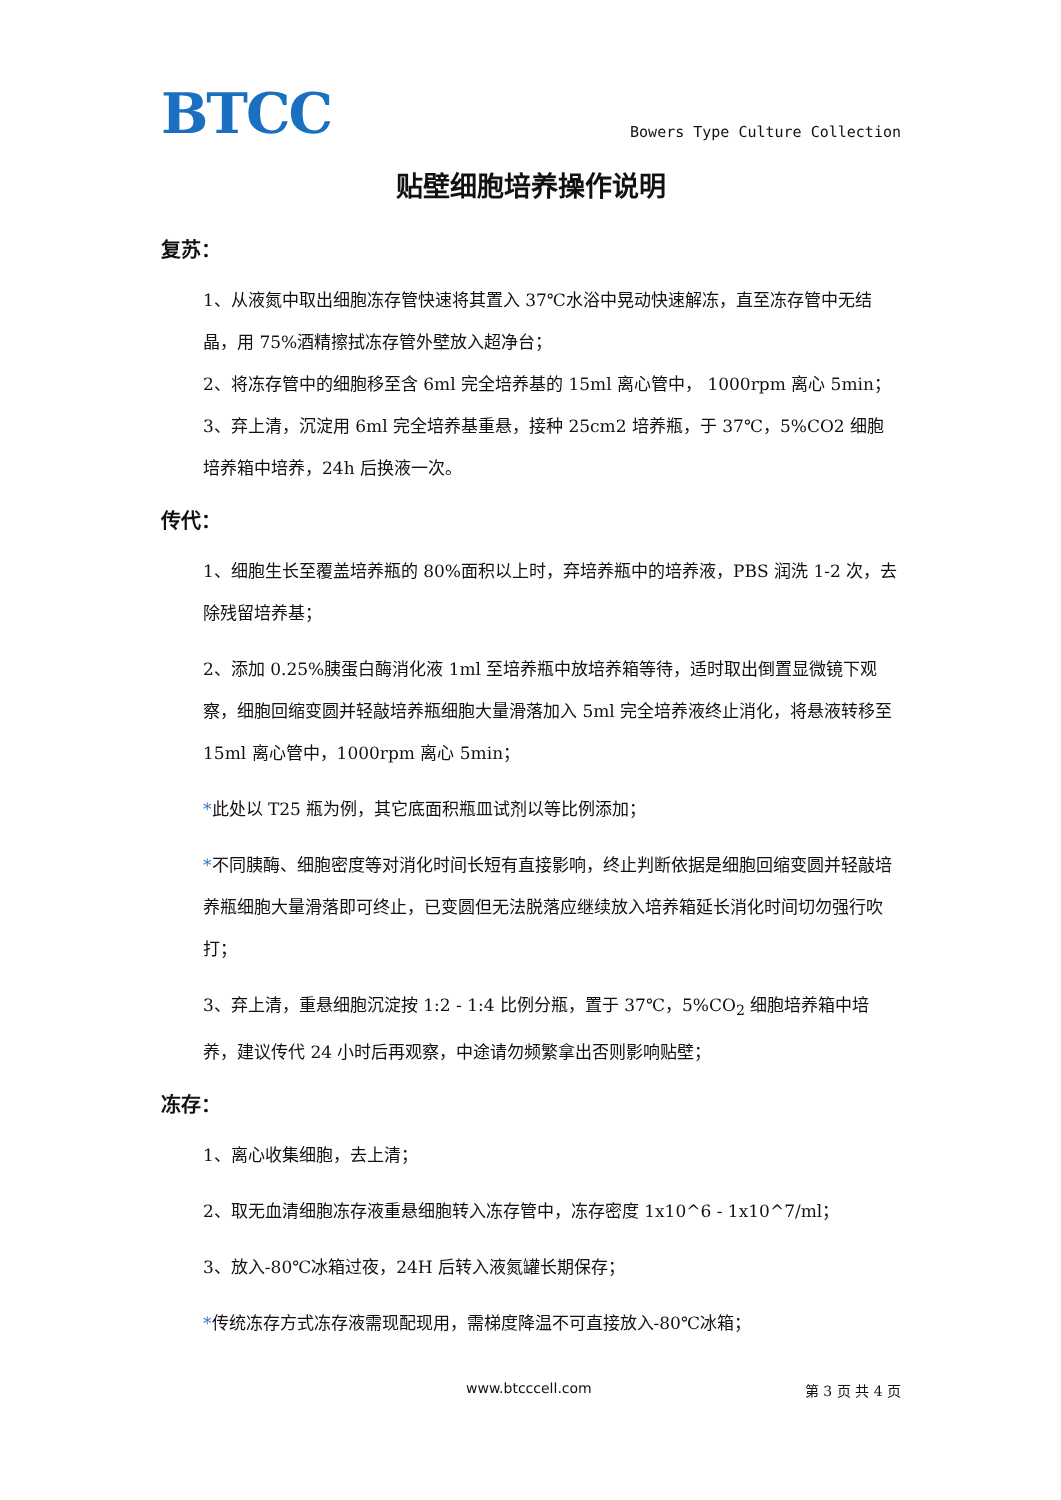BTCC
Bowers Type Culture Collection
贴壁细胞培养操作说明
复苏：
1、从液氮中取出细胞冻存管快速将其置入 37℃水浴中晃动快速解冻，直至冻存管中无结晶，用 75%酒精擦拭冻存管外壁放入超净台；
2、将冻存管中的细胞移至含 6ml 完全培养基的 15ml 离心管中， 1000rpm 离心 5min；
3、弃上清，沉淀用 6ml 完全培养基重悬，接种 25cm2 培养瓶，于 37℃，5%CO2 细胞培养箱中培养，24h 后换液一次。
传代：
1、细胞生长至覆盖培养瓶的 80%面积以上时，弃培养瓶中的培养液，PBS 润洗 1-2 次，去除残留培养基；
2、添加 0.25%胰蛋白酶消化液 1ml 至培养瓶中放培养箱等待，适时取出倒置显微镜下观察，细胞回缩变圆并轻敲培养瓶细胞大量滑落加入 5ml 完全培养液终止消化，将悬液转移至 15ml 离心管中，1000rpm 离心 5min；
*此处以 T25 瓶为例，其它底面积瓶皿试剂以等比例添加；
*不同胰酶、细胞密度等对消化时间长短有直接影响，终止判断依据是细胞回缩变圆并轻敲培养瓶细胞大量滑落即可终止，已变圆但无法脱落应继续放入培养箱延长消化时间切勿强行吹打；
3、弃上清，重悬细胞沉淀按 1:2 - 1:4 比例分瓶，置于 37℃，5%CO<sub>2</sub> 细胞培养箱中培养，建议传代 24 小时后再观察，中途请勿频繁拿出否则影响贴壁；
冻存：
1、离心收集细胞，去上清；
2、取无血清细胞冻存液重悬细胞转入冻存管中，冻存密度 1x10^6 - 1x10^7/ml；
3、放入-80℃冰箱过夜，24H 后转入液氮罐长期保存；
*传统冻存方式冻存液需现配现用，需梯度降温不可直接放入-80℃冰箱；
www.btcccell.com 第 3 页 共 4 页